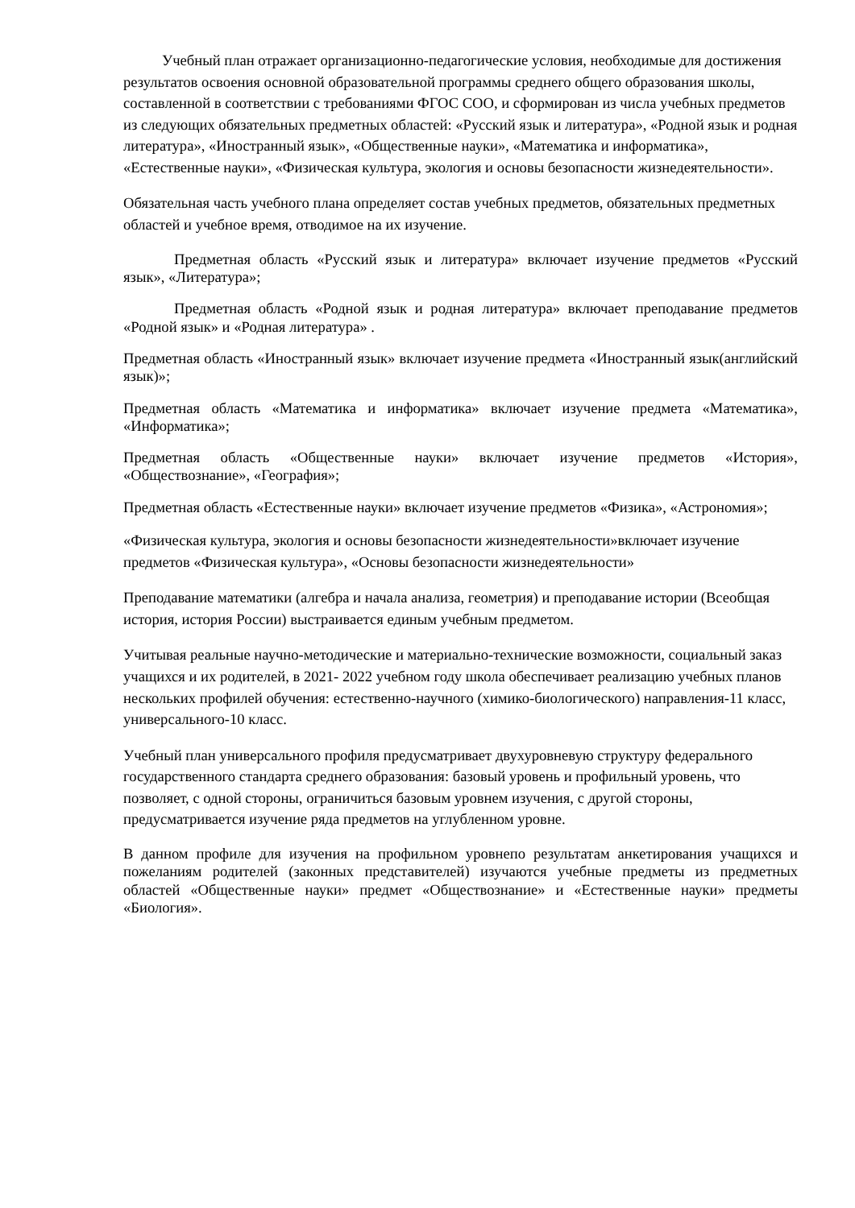Учебный план отражает организационно-педагогические условия, необходимые для достижения результатов освоения основной образовательной программы среднего общего образования школы, составленной в соответствии с требованиями ФГОС СОО, и сформирован из числа учебных предметов из следующих обязательных предметных областей: «Русский язык и литература», «Родной язык и родная литература», «Иностранный язык», «Общественные науки», «Математика и информатика», «Естественные науки», «Физическая культура, экология и основы безопасности жизнедеятельности».
Обязательная часть учебного плана определяет состав учебных предметов, обязательных предметных областей и учебное время, отводимое на их изучение.
Предметная область «Русский язык и литература» включает изучение предметов «Русский язык», «Литература»;
Предметная область «Родной язык и родная литература» включает преподавание предметов «Родной язык» и «Родная литература» .
Предметная область «Иностранный язык» включает изучение предмета «Иностранный язык(английский язык)»;
Предметная область «Математика и информатика» включает изучение предмета «Математика», «Информатика»;
Предметная область «Общественные науки» включает изучение предметов «История», «Обществознание», «География»;
Предметная область «Естественные науки» включает изучение предметов «Физика», «Астрономия»;
«Физическая культура, экология и основы безопасности жизнедеятельности»включает изучение предметов «Физическая культура», «Основы безопасности жизнедеятельности»
Преподавание математики (алгебра и начала анализа, геометрия) и преподавание истории (Всеобщая история, история России) выстраивается единым учебным предметом.
Учитывая реальные научно-методические и материально-технические возможности, социальный заказ учащихся и их родителей, в 2021- 2022 учебном году школа обеспечивает реализацию учебных планов нескольких профилей обучения: естественно-научного (химико-биологического) направления-11 класс, универсального-10 класс.
Учебный план универсального профиля предусматривает двухуровневую структуру федерального государственного стандарта среднего образования: базовый уровень и профильный уровень, что позволяет, с одной стороны, ограничиться базовым уровнем изучения, с другой стороны, предусматривается изучение ряда предметов на углубленном уровне.
В данном профиле для изучения на профильном уровнепо результатам анкетирования учащихся и пожеланиям родителей (законных представителей) изучаются учебные предметы из предметных областей «Общественные науки» предмет «Обществознание» и «Естественные науки» предметы «Биология».